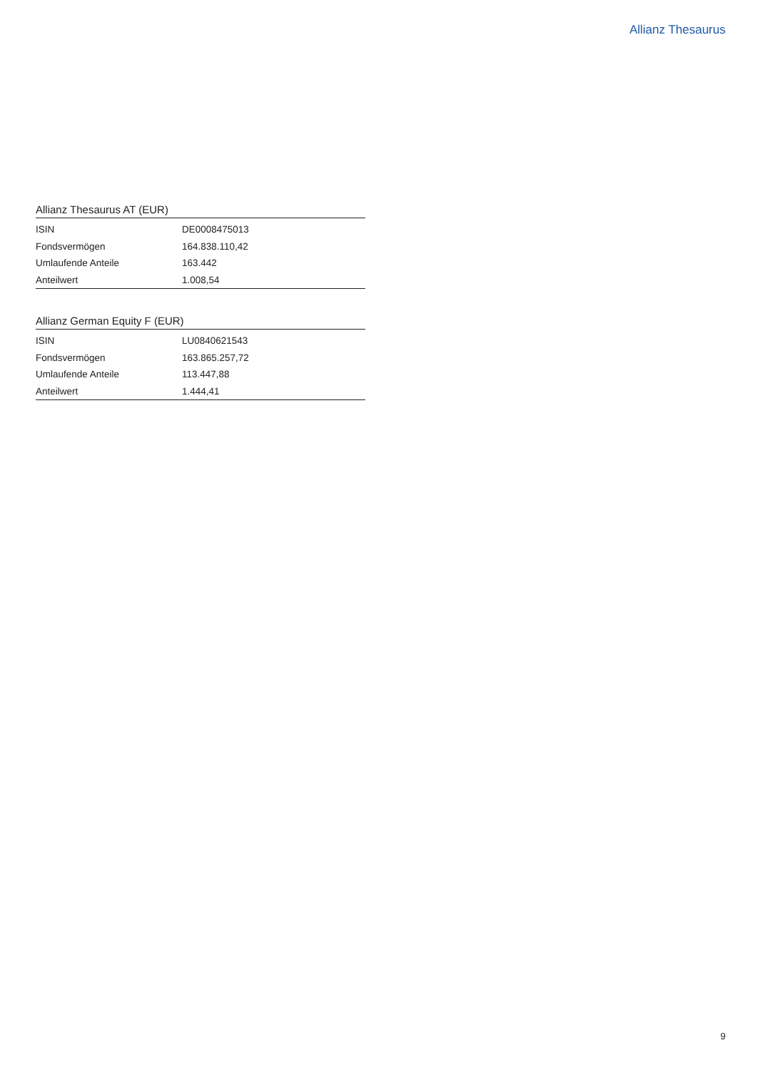Allianz Thesaurus
Allianz Thesaurus AT (EUR)
| ISIN | DE0008475013 |
| Fondsvermögen | 164.838.110,42 |
| Umlaufende Anteile | 163.442 |
| Anteilwert | 1.008,54 |
Allianz German Equity F (EUR)
| ISIN | LU0840621543 |
| Fondsvermögen | 163.865.257,72 |
| Umlaufende Anteile | 113.447,88 |
| Anteilwert | 1.444,41 |
9